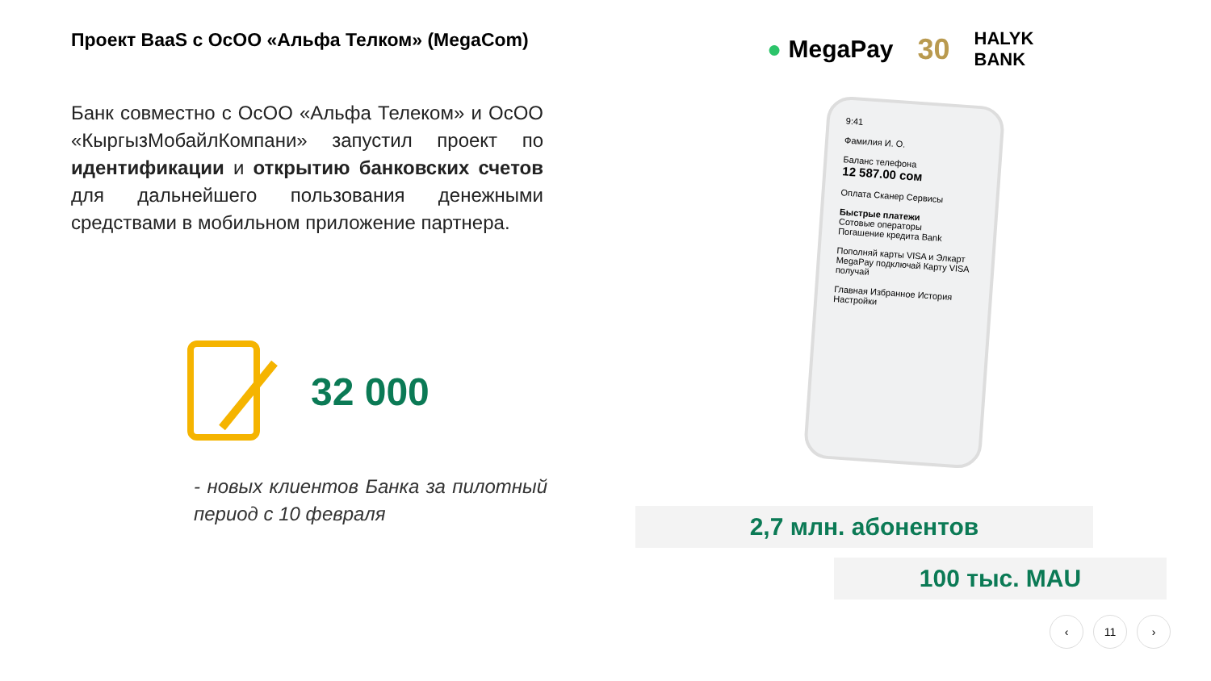Проект BaaS с ОсОО «Альфа Телком» (MegaCom)
Банк совместно с ОсОО «Альфа Телеком» и ОсОО «КыргызМобайлКомпани» запустил проект по идентификации и открытию банковских счетов для дальнейшего пользования денежными средствами в мобильном приложение партнера.
32 000
- новых клиентов Банка за пилотный период с 10 февраля
● MegaPay 30 HALYK
BANK
9:41
Фамилия И. О.
Баланс телефона
12 587.00 сом
Оплата Сканер Сервисы
Быстрые платежи
Сотовые операторы
Погашение кредита Bank
Пополняй карты VISA и Элкарт
MegaPay подключай Карту VISA получай
Главная Избранное История Настройки
2,7 млн. абонентов
100 тыс. MAU
‹ 11 ›